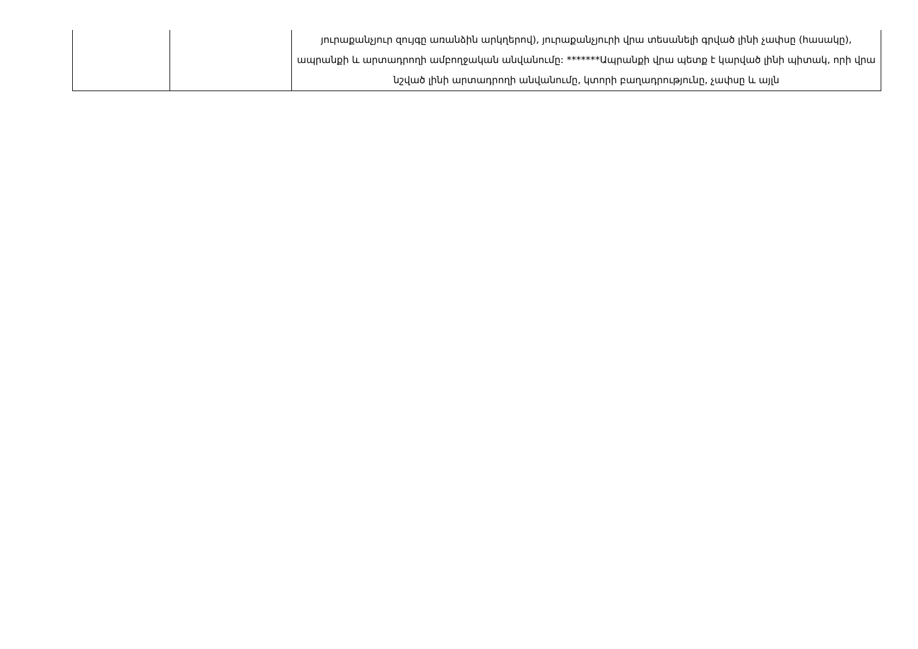| | | յուրաքանչյուր զույգը առանձին արկղերով), յուրաքանչյուրի վրա տեսանելի գրված լինի չափսը (հասակը), ապրանքի և արտադրողի ամբողջական անվանումը: *******Ապրանքի վրա պետք է կարված լինի պիտակ, որի վրա նշված լինի արտադրողի անվանումը, կտորի բաղադրությունը, չափսը և այլն |